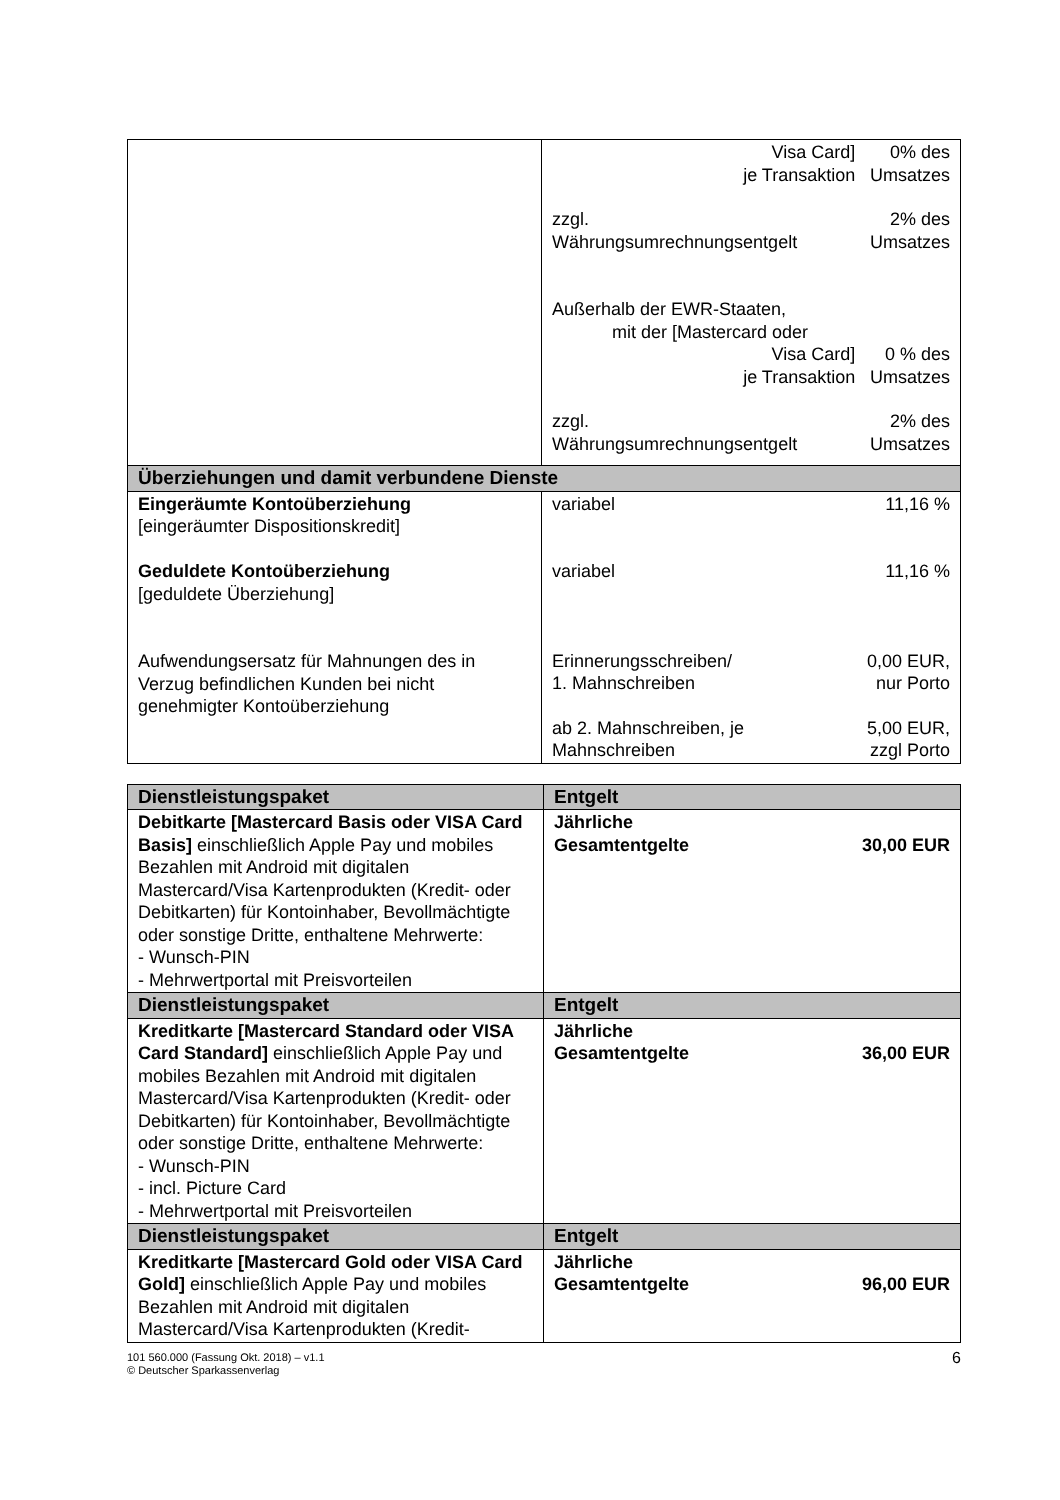| | / Visa Card] je Transaktion / 0% des Umsatzes / / zzgl. Währungsumrechnungsentgelt / 2% des Umsatzes / / Außerhalb der EWR-Staaten, mit der [Mastercard oder Visa Card] je Transaktion / 0 % des Umsatzes / / zzgl. Währungsumrechnungsentgelt / 2% des Umsatzes / |
| Überziehungen und damit verbundene Dienste | |
| Eingeräumte Kontoüberziehung [eingeräumter Dispositionskredit] Geduldete Kontoüberziehung [geduldete Überziehung] Aufwendungsersatz für Mahnungen des in Verzug befindlichen Kunden bei nicht genehmigter Kontoüberziehung | / variabel / 11,16 % / / variabel / 11,16 % / / Erinnerungsschreiben/ 1. Mahnschreiben / 0,00 EUR, nur Porto / / ab 2. Mahnschreiben, je Mahnschreiben / 5,00 EUR, zzgl Porto / |
| Dienstleistungspaket | Entgelt |
| --- | --- |
| Debitkarte [Mastercard Basis oder VISA Card Basis] einschließlich Apple Pay und mobiles Bezahlen mit Android mit digitalen Mastercard/Visa Kartenprodukten (Kredit- oder Debitkarten) für Kontoinhaber, Bevollmächtigte oder sonstige Dritte, enthaltene Mehrwerte: - Wunsch-PIN - Mehrwertportal mit Preisvorteilen | / Jährliche Gesamtentgelte / 30,00 EUR / |
| Dienstleistungspaket | Entgelt |
| Kreditkarte [Mastercard Standard oder VISA Card Standard] einschließlich Apple Pay und mobiles Bezahlen mit Android mit digitalen Mastercard/Visa Kartenprodukten (Kredit- oder Debitkarten) für Kontoinhaber, Bevollmächtigte oder sonstige Dritte, enthaltene Mehrwerte: - Wunsch-PIN - incl. Picture Card - Mehrwertportal mit Preisvorteilen | / Jährliche Gesamtentgelte / 36,00 EUR / |
| Dienstleistungspaket | Entgelt |
| Kreditkarte [Mastercard Gold oder VISA Card Gold] einschließlich Apple Pay und mobiles Bezahlen mit Android mit digitalen Mastercard/Visa Kartenprodukten (Kredit- | / Jährliche Gesamtentgelte / 96,00 EUR / |
101 560.000 (Fassung Okt. 2018) – v1.1
© Deutscher Sparkassenverlag
6